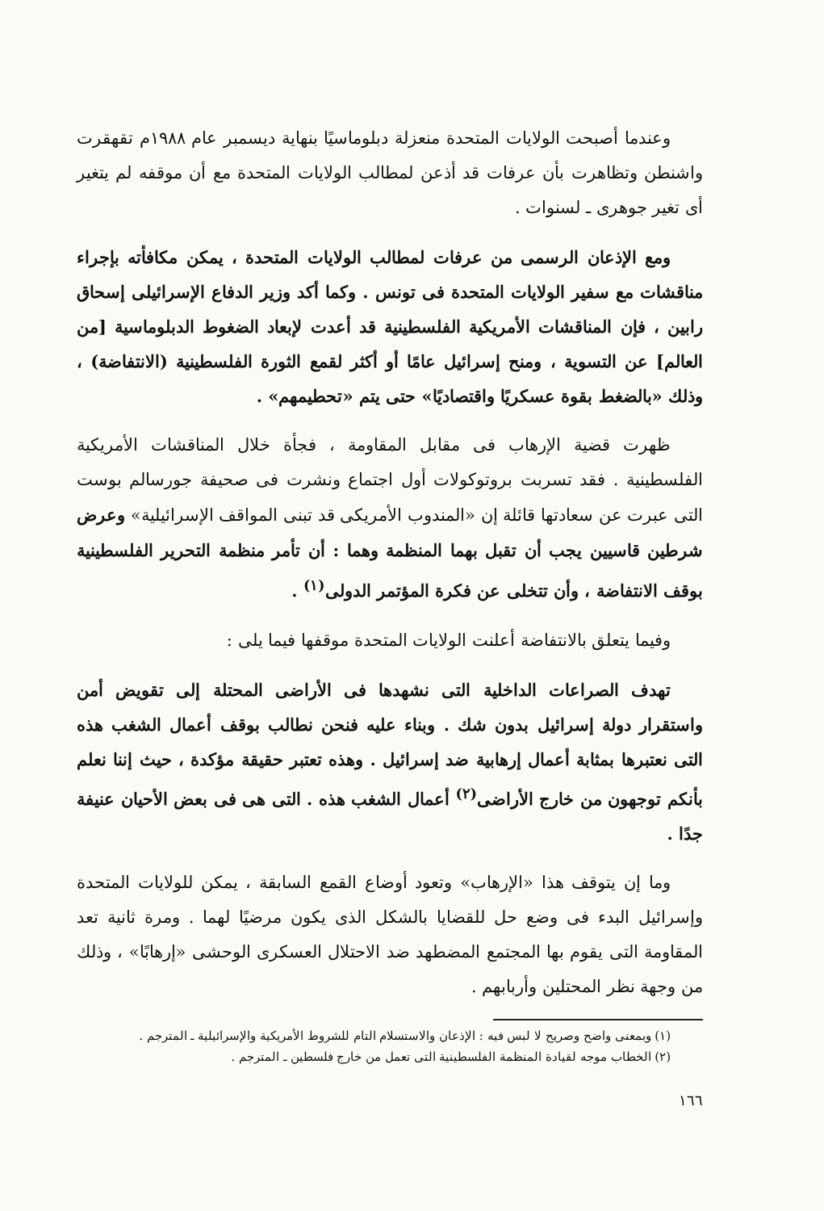وعندما أصبحت الولايات المتحدة منعزلة دبلوماسيًا بنهاية ديسمبر عام ١٩٨٨م تقهقرت واشنطن وتظاهرت بأن عرفات قد أذعن لمطالب الولايات المتحدة مع أن موقفه لم يتغير أى تغير جوهرى ـ لسنوات .
ومع الإذعان الرسمى من عرفات لمطالب الولايات المتحدة ، يمكن مكافأته بإجراء مناقشات مع سفير الولايات المتحدة فى تونس . وكما أكد وزير الدفاع الإسرائيلى إسحاق رابين ، فإن المناقشات الأمريكية الفلسطينية قد أعدت لإبعاد الضغوط الدبلوماسية [من العالم] عن التسوية ، ومنح إسرائيل عامًا أو أكثر لقمع الثورة الفلسطينية (الانتفاضة) ، وذلك «بالضغط بقوة عسكريًا واقتصاديًا» حتى يتم «تحطيمهم» .
ظهرت قضية الإرهاب فى مقابل المقاومة ، فجأة خلال المناقشات الأمريكية الفلسطينية . فقد تسربت بروتوكولات أول اجتماع ونشرت فى صحيفة جورسالم بوست التى عبرت عن سعادتها قائلة إن «المندوب الأمريكى قد تبنى المواقف الإسرائيلية» وعرض شرطين قاسيين يجب أن تقبل بهما المنظمة وهما : أن تأمر منظمة التحرير الفلسطينية بوقف الانتفاضة ، وأن تتخلى عن فكرة المؤتمر الدولى<sup>(١)</sup> .
وفيما يتعلق بالانتفاضة أعلنت الولايات المتحدة موقفها فيما يلى :
تهدف الصراعات الداخلية التى نشهدها فى الأراضى المحتلة إلى تقويض أمن واستقرار دولة إسرائيل بدون شك . وبناء عليه فنحن نطالب بوقف أعمال الشغب هذه التى نعتبرها بمثابة أعمال إرهابية ضد إسرائيل . وهذه تعتبر حقيقة مؤكدة ، حيث إننا نعلم بأنكم توجهون من خارج الأراضى<sup>(٢)</sup> أعمال الشغب هذه . التى هى فى بعض الأحيان عنيفة جدًا .
وما إن يتوقف هذا «الإرهاب» وتعود أوضاع القمع السابقة ، يمكن للولايات المتحدة وإسرائيل البدء فى وضع حل للقضايا بالشكل الذى يكون مرضيًا لهما . ومرة ثانية تعد المقاومة التى يقوم بها المجتمع المضطهد ضد الاحتلال العسكرى الوحشى «إرهابًا» ، وذلك من وجهة نظر المحتلين وأربابهم .
(١) وبمعنى واضح وصريح لا لبس فيه : الإذعان والاستسلام التام للشروط الأمريكية والإسرائيلية ـ المترجم .
(٢) الخطاب موجه لقيادة المنظمة الفلسطينية التى تعمل من خارج فلسطين ـ المترجم .
١٦٦